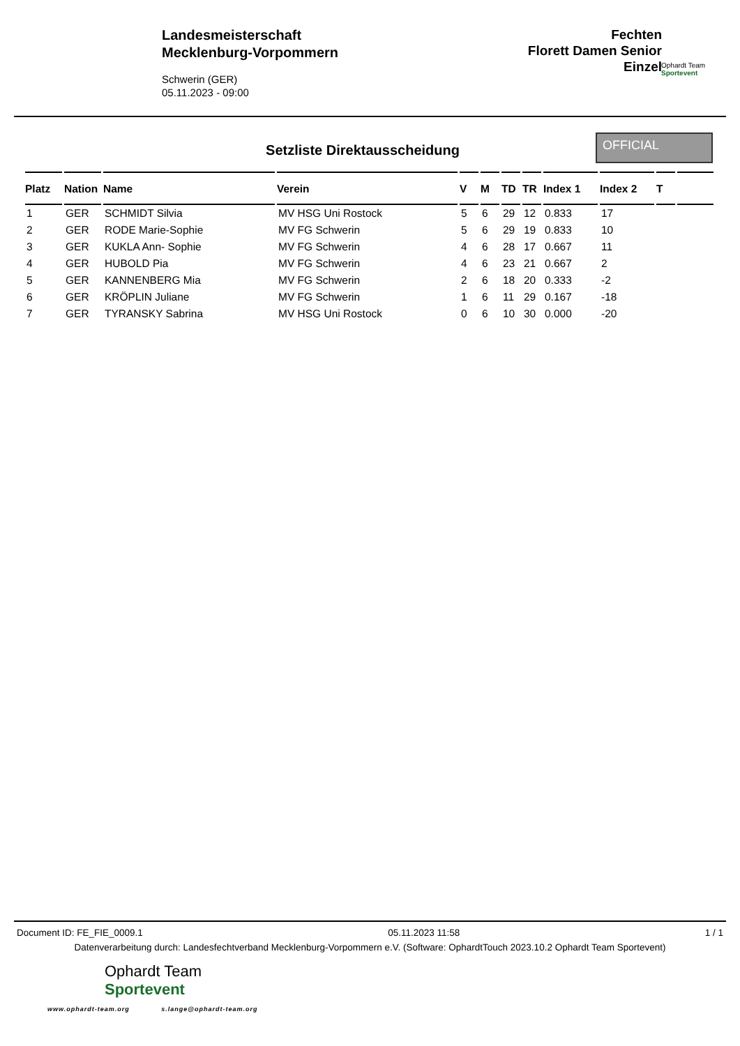Landesmeisterschaft
Mecklenburg-Vorpommern
Schwerin (GER)
05.11.2023 - 09:00
Fechten
Florett Damen Senior
Einzel
Ophardt Team
Sportevent
Setzliste Direktausscheidung
OFFICIAL
| Platz | Nation | Name | Verein | V | M | TD | TR | Index 1 | Index 2 | T | |
| --- | --- | --- | --- | --- | --- | --- | --- | --- | --- | --- | --- |
| 1 | GER | SCHMIDT Silvia | MV HSG Uni Rostock | 5 | 6 | 29 | 12 | 0.833 | 17 | | |
| 2 | GER | RODE Marie-Sophie | MV FG Schwerin | 5 | 6 | 29 | 19 | 0.833 | 10 | | |
| 3 | GER | KUKLA Ann- Sophie | MV FG Schwerin | 4 | 6 | 28 | 17 | 0.667 | 11 | | |
| 4 | GER | HUBOLD Pia | MV FG Schwerin | 4 | 6 | 23 | 21 | 0.667 | 2 | | |
| 5 | GER | KANNENBERG Mia | MV FG Schwerin | 2 | 6 | 18 | 20 | 0.333 | -2 | | |
| 6 | GER | KRÖPLIN Juliane | MV FG Schwerin | 1 | 6 | 11 | 29 | 0.167 | -18 | | |
| 7 | GER | TYRANSKY Sabrina | MV HSG Uni Rostock | 0 | 6 | 10 | 30 | 0.000 | -20 | | |
Document ID: FE_FIE_0009.1 05.11.2023 11:58 1 / 1
Datenverarbeitung durch: Landesfechtverband Mecklenburg-Vorpommern e.V. (Software: OphardtTouch 2023.10.2 Ophardt Team Sportevent)
Ophardt Team
Sportevent
www.ophardt-team.org s.lange@ophardt-team.org